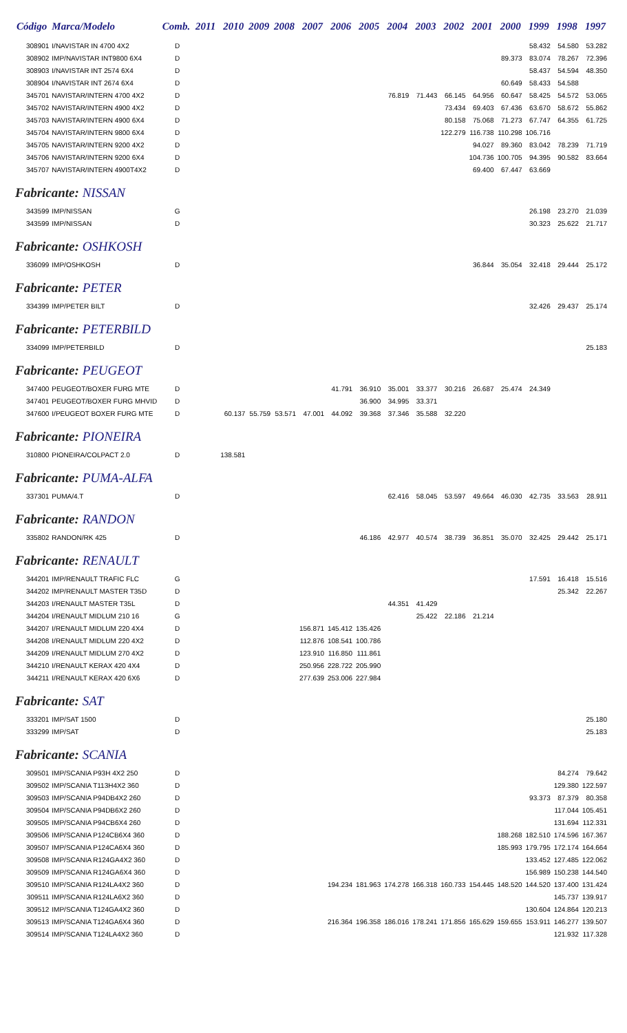| Código | Marca/Modelo | Comb. | 2011 | 2010 | 2009 | 2008 | 2007 | 2006 | 2005 | 2004 | 2003 | 2002 | 2001 | 2000 | 1999 | 1998 | 1997 |
| --- | --- | --- | --- | --- | --- | --- | --- | --- | --- | --- | --- | --- | --- | --- | --- | --- | --- |
| 308901 | I/NAVISTAR IN 4700 4X2 | D | | | | | | | | | | | | | 58.432 | 54.580 | 53.282 |
| 308902 | IMP/NAVISTAR INT9800 6X4 | D | | | | | | | | | | | | 89.373 | 83.074 | 78.267 | 72.396 |
| 308903 | I/NAVISTAR INT 2574 6X4 | D | | | | | | | | | | | | | 58.437 | 54.594 | 48.350 |
| 308904 | I/NAVISTAR INT 2674 6X4 | D | | | | | | | | | | | | 60.649 | 58.433 | 54.588 | |
| 345701 | NAVISTAR/INTERN 4700 4X2 | D | | | | | | | | 76.819 | 71.443 | 66.145 | 64.956 | 60.647 | 58.425 | 54.572 | 53.065 |
| 345702 | NAVISTAR/INTERN 4900 4X2 | D | | | | | | | | | | 73.434 | 69.403 | 67.436 | 63.670 | 58.672 | 55.862 |
| 345703 | NAVISTAR/INTERN 4900 6X4 | D | | | | | | | | | | 80.158 | 75.068 | 71.273 | 67.747 | 64.355 | 61.725 |
| 345704 | NAVISTAR/INTERN 9800 6X4 | D | | | | | | | | | | 122.279 | 116.738 | 110.298 | 106.716 | | |
| 345705 | NAVISTAR/INTERN 9200 4X2 | D | | | | | | | | | | | 94.027 | 89.360 | 83.042 | 78.239 | 71.719 |
| 345706 | NAVISTAR/INTERN 9200 6X4 | D | | | | | | | | | | | 104.736 | 100.705 | 94.395 | 90.582 | 83.664 |
| 345707 | NAVISTAR/INTERN 4900T4X2 | D | | | | | | | | | | | 69.400 | 67.447 | 63.669 | | |
| Fabricante: NISSAN | | | | | | | | | | | | | | | | | |
| 343599 | IMP/NISSAN | G | | | | | | | | | | | | | 26.198 | 23.270 | 21.039 |
| 343599 | IMP/NISSAN | D | | | | | | | | | | | | | 30.323 | 25.622 | 21.717 |
| Fabricante: OSHKOSH | | | | | | | | | | | | | | | | | |
| 336099 | IMP/OSHKOSH | D | | | | | | | | | | | 36.844 | 35.054 | 32.418 | 29.444 | 25.172 |
| Fabricante: PETER | | | | | | | | | | | | | | | | | |
| 334399 | IMP/PETER BILT | D | | | | | | | | | | | | | 32.426 | 29.437 | 25.174 |
| Fabricante: PETERBILD | | | | | | | | | | | | | | | | | |
| 334099 | IMP/PETERBILD | D | | | | | | | | | | | | | | | 25.183 |
| Fabricante: PEUGEOT | | | | | | | | | | | | | | | | | |
| 347400 | PEUGEOT/BOXER FURG MTE | D | | | | | | 41.791 | 36.910 | 35.001 | 33.377 | 30.216 | 26.687 | 25.474 | 24.349 | | |
| 347401 | PEUGEOT/BOXER FURG MHVID | D | | | | | | | 36.900 | 34.995 | 33.371 | | | | | | |
| 347600 | I/PEUGEOT BOXER FURG MTE | D | | 60.137 | 55.759 | 53.571 | 47.001 | 44.092 | 39.368 | 37.346 | 35.588 | 32.220 | | | | | |
| Fabricante: PIONEIRA | | | | | | | | | | | | | | | | | |
| 310800 | PIONEIRA/COLPACT 2.0 | D | | 138.581 | | | | | | | | | | | | | |
| Fabricante: PUMA-ALFA | | | | | | | | | | | | | | | | | |
| 337301 | PUMA/4.T | D | | | | | | | | 62.416 | 58.045 | 53.597 | 49.664 | 46.030 | 42.735 | 33.563 | 28.911 |
| Fabricante: RANDON | | | | | | | | | | | | | | | | | |
| 335802 | RANDON/RK 425 | D | | | | | | | 46.186 | 42.977 | 40.574 | 38.739 | 36.851 | 35.070 | 32.425 | 29.442 | 25.171 |
| Fabricante: RENAULT | | | | | | | | | | | | | | | | | |
| 344201 | IMP/RENAULT TRAFIC FLC | G | | | | | | | | | | | | | 17.591 | 16.418 | 15.516 |
| 344202 | IMP/RENAULT MASTER T35D | D | | | | | | | | | | | | | | 25.342 | 22.267 |
| 344203 | I/RENAULT MASTER T35L | D | | | | | | | | 44.351 | 41.429 | | | | | | |
| 344204 | I/RENAULT MIDLUM 210 16 | G | | | | | | | | | 25.422 | 22.186 | 21.214 | | | | |
| 344207 | I/RENAULT MIDLUM 220 4X4 | D | | | | | 156.871 | 145.412 | 135.426 | | | | | | | | |
| 344208 | I/RENAULT MIDLUM 220 4X2 | D | | | | | 112.876 | 108.541 | 100.786 | | | | | | | | |
| 344209 | I/RENAULT MIDLUM 270 4X2 | D | | | | | 123.910 | 116.850 | 111.861 | | | | | | | | |
| 344210 | I/RENAULT KERAX 420 4X4 | D | | | | | 250.956 | 228.722 | 205.990 | | | | | | | | |
| 344211 | I/RENAULT KERAX 420 6X6 | D | | | | | 277.639 | 253.006 | 227.984 | | | | | | | | |
| Fabricante: SAT | | | | | | | | | | | | | | | | | |
| 333201 | IMP/SAT 1500 | D | | | | | | | | | | | | | | | 25.180 |
| 333299 | IMP/SAT | D | | | | | | | | | | | | | | | 25.183 |
| Fabricante: SCANIA | | | | | | | | | | | | | | | | | |
| 309501 | IMP/SCANIA P93H 4X2 250 | D | | | | | | | | | | | | | | 84.274 | 79.642 |
| 309502 | IMP/SCANIA T113H4X2 360 | D | | | | | | | | | | | | | | 129.380 | 122.597 |
| 309503 | IMP/SCANIA P94DB4X2 260 | D | | | | | | | | | | | | | 93.373 | 87.379 | 80.358 |
| 309504 | IMP/SCANIA P94DB6X2 260 | D | | | | | | | | | | | | | | 117.044 | 105.451 |
| 309505 | IMP/SCANIA P94CB6X4 260 | D | | | | | | | | | | | | | | 131.694 | 112.331 |
| 309506 | IMP/SCANIA P124CB6X4 360 | D | | | | | | | | | | | | 188.268 | 182.510 | 174.596 | 167.367 |
| 309507 | IMP/SCANIA P124CA6X4 360 | D | | | | | | | | | | | | 185.993 | 179.795 | 172.174 | 164.664 |
| 309508 | IMP/SCANIA R124GA4X2 360 | D | | | | | | | | | | | | | 133.452 | 127.485 | 122.062 |
| 309509 | IMP/SCANIA R124GA6X4 360 | D | | | | | | | | | | | | | 156.989 | 150.238 | 144.540 |
| 309510 | IMP/SCANIA R124LA4X2 360 | D | | | | | | 194.234 | 181.963 | 174.278 | 166.318 | 160.733 | 154.445 | 148.520 | 144.520 | 137.400 | 131.424 |
| 309511 | IMP/SCANIA R124LA6X2 360 | D | | | | | | | | | | | | | | 145.737 | 139.917 |
| 309512 | IMP/SCANIA T124GA4X2 360 | D | | | | | | | | | | | | | 130.604 | 124.864 | 120.213 |
| 309513 | IMP/SCANIA T124GA6X4 360 | D | | | | | | 216.364 | 196.358 | 186.016 | 178.241 | 171.856 | 165.629 | 159.655 | 153.911 | 146.277 | 139.507 |
| 309514 | IMP/SCANIA T124LA4X2 360 | D | | | | | | | | | | | | | | 121.932 | 117.328 |